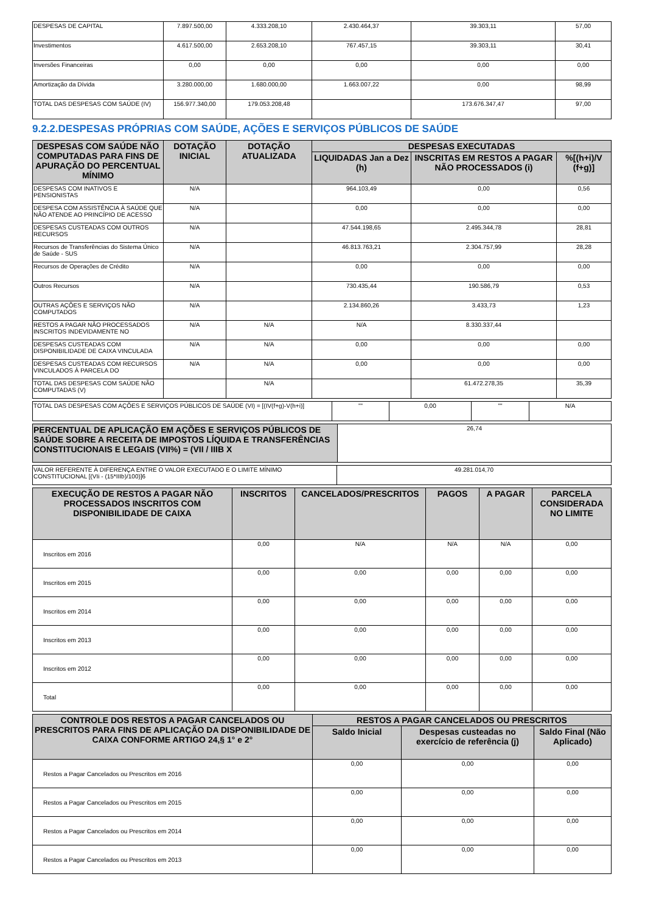| DESPESAS DE CAPITAL | 7.897.500,00 | 4.333.208,10 | 2.430.464,37 | 39.303,11 | 57,00 |
| Investimentos | 4.617.500,00 | 2.653.208,10 | 767.457,15 | 39.303,11 | 30,41 |
| Inversões Financeiras | 0,00 | 0,00 | 0,00 | 0,00 | 0,00 |
| Amortização da Dívida | 3.280.000,00 | 1.680.000,00 | 1.663.007,22 | 0,00 | 98,99 |
| TOTAL DAS DESPESAS COM SAÚDE (IV) | 156.977.340,00 | 179.053.208,48 | | 173.676.347,47 | 97,00 |
9.2.2.DESPESAS PRÓPRIAS COM SAÚDE, AÇÕES E SERVIÇOS PÚBLICOS DE SAÚDE
| DESPESAS COM SAÚDE NÃO COMPUTADAS PARA FINS DE APURAÇÃO DO PERCENTUAL MÍNIMO | DOTAÇÃO INICIAL | DOTAÇÃO ATUALIZADA | DESPESAS EXECUTADAS | | |
| --- | --- | --- | --- | --- | --- |
| | | | LIQUIDADAS Jan a Dez (h) | INSCRITAS EM RESTOS A PAGAR NÃO PROCESSADOS (i) | %[(h+i)/V (f+g)] |
| DESPESAS COM INATIVOS E PENSIONISTAS | N/A | | 964.103,49 | 0,00 | 0,56 |
| DESPESA COM ASSISTÊNCIA À SAÚDE QUE NÃO ATENDE AO PRINCÍPIO DE ACESSO | N/A | | 0,00 | 0,00 | 0,00 |
| DESPESAS CUSTEADAS COM OUTROS RECURSOS | N/A | | 47.544.198,65 | 2.495.344,78 | 28,81 |
| Recursos de Transferências do Sistema Único de Saúde - SUS | N/A | | 46.813.763,21 | 2.304.757,99 | 28,28 |
| Recursos de Operações de Crédito | N/A | | 0,00 | 0,00 | 0,00 |
| Outros Recursos | N/A | | 730.435,44 | 190.586,79 | 0,53 |
| OUTRAS AÇÕES E SERVIÇOS NÃO COMPUTADOS | N/A | | 2.134.860,26 | 3.433,73 | 1,23 |
| RESTOS A PAGAR NÃO PROCESSADOS INSCRITOS INDEVIDAMENTE NO | N/A | N/A | N/A | 8.330.337,44 | |
| DESPESAS CUSTEADAS COM DISPONIBILIDADE DE CAIXA VINCULADA | N/A | N/A | 0,00 | 0,00 | 0,00 |
| DESPESAS CUSTEADAS COM RECURSOS VINCULADOS À PARCELA DO | N/A | N/A | 0,00 | 0,00 | 0,00 |
| TOTAL DAS DESPESAS COM SAÚDE NÃO COMPUTADAS (V) | | N/A | | 61.472.278,35 | 35,39 |
| TOTAL DAS DESPESAS COM AÇÕES E SERVIÇOS PÚBLICOS DE SAÚDE (VI) = [(IV(f+g)-V(h+i)] | "" | 0,00 | "" | N/A |
| PERCENTUAL DE APLICAÇÃO EM AÇÕES E SERVIÇOS PÚBLICOS DE SAÚDE SOBRE A RECEITA DE IMPOSTOS LÍQUIDA E TRANSFERÊNCIAS CONSTITUCIONAIS E LEGAIS (VII%) = (VII / IIIB X | 26,74 |
| VALOR REFERENTE À DIFERENÇA ENTRE O VALOR EXECUTADO E O LIMITE MÍNIMO CONSTITUCIONAL [(VIi - (15*IIIb)/100)]6 | 49.281.014,70 |
| EXECUÇÃO DE RESTOS A PAGAR NÃO PROCESSADOS INSCRITOS COM DISPONIBILIDADE DE CAIXA | INSCRITOS | CANCELADOS/PRESCRITOS | PAGOS | A PAGAR | PARCELA CONSIDERADA NO LIMITE |
| --- | --- | --- | --- | --- | --- |
| Inscritos em 2016 | 0,00 | N/A | N/A | N/A | 0,00 |
| Inscritos em 2015 | 0,00 | 0,00 | 0,00 | 0,00 | 0,00 |
| Inscritos em 2014 | 0,00 | 0,00 | 0,00 | 0,00 | 0,00 |
| Inscritos em 2013 | 0,00 | 0,00 | 0,00 | 0,00 | 0,00 |
| Inscritos em 2012 | 0,00 | 0,00 | 0,00 | 0,00 | 0,00 |
| Total | 0,00 | 0,00 | 0,00 | 0,00 | 0,00 |
| CONTROLE DOS RESTOS A PAGAR CANCELADOS OU PRESCRITOS PARA FINS DE APLICAÇÃO DA DISPONIBILIDADE DE CAIXA CONFORME ARTIGO 24,§ 1° e 2° | RESTOS A PAGAR CANCELADOS OU PRESCRITOS | | |
| --- | --- | --- | --- |
| | Saldo Inicial | Despesas custeadas no exercício de referência (j) | Saldo Final (Não Aplicado) |
| Restos a Pagar Cancelados ou Prescritos em 2016 | 0,00 | 0,00 | 0,00 |
| Restos a Pagar Cancelados ou Prescritos em 2015 | 0,00 | 0,00 | 0,00 |
| Restos a Pagar Cancelados ou Prescritos em 2014 | 0,00 | 0,00 | 0,00 |
| Restos a Pagar Cancelados ou Prescritos em 2013 | 0,00 | 0,00 | 0,00 |